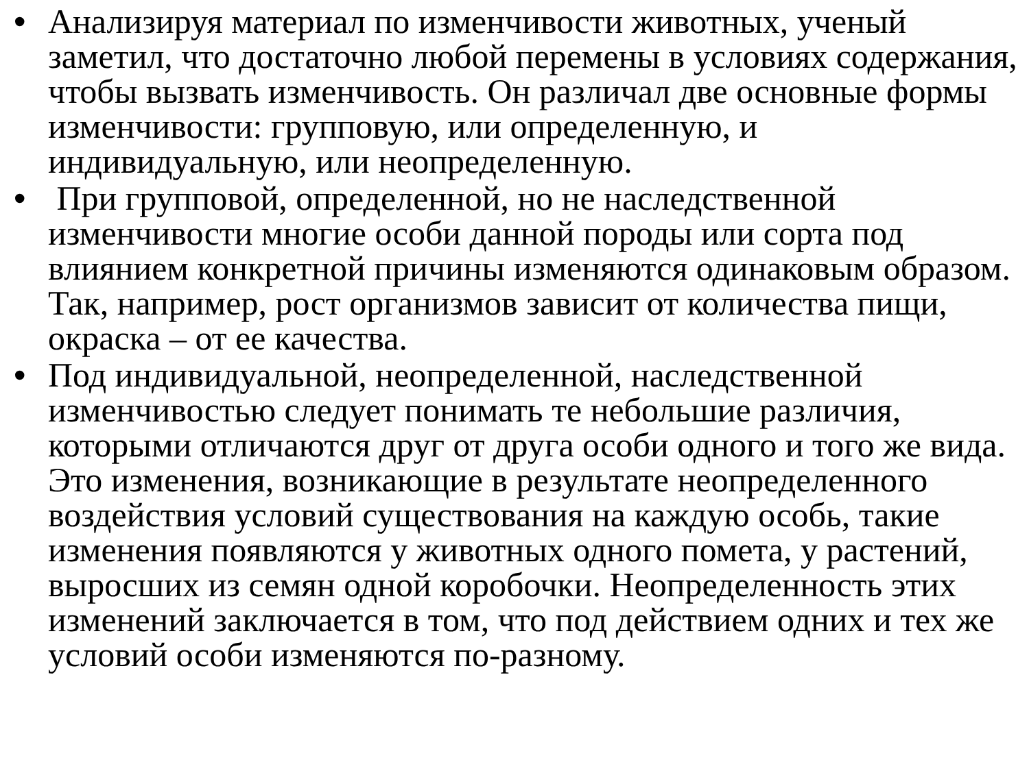• Анализируя материал по изменчивости животных, ученый заметил, что достаточно любой перемены в условиях содержания, чтобы вызвать изменчивость. Он различал две основные формы изменчивости: групповую, или определенную, и индивидуальную, или неопределенную.
• При групповой, определенной, но не наследственной изменчивости многие особи данной породы или сорта под влиянием конкретной причины изменяются одинаковым образом. Так, например, рост организмов зависит от количества пищи, окраска – от ее качества.
• Под индивидуальной, неопределенной, наследственной изменчивостью следует понимать те небольшие различия, которыми отличаются друг от друга особи одного и того же вида. Это изменения, возникающие в результате неопределенного воздействия условий существования на каждую особь, такие изменения появляются у животных одного помета, у растений, выросших из семян одной коробочки. Неопределенность этих изменений заключается в том, что под действием одних и тех же условий особи изменяются по-разному.